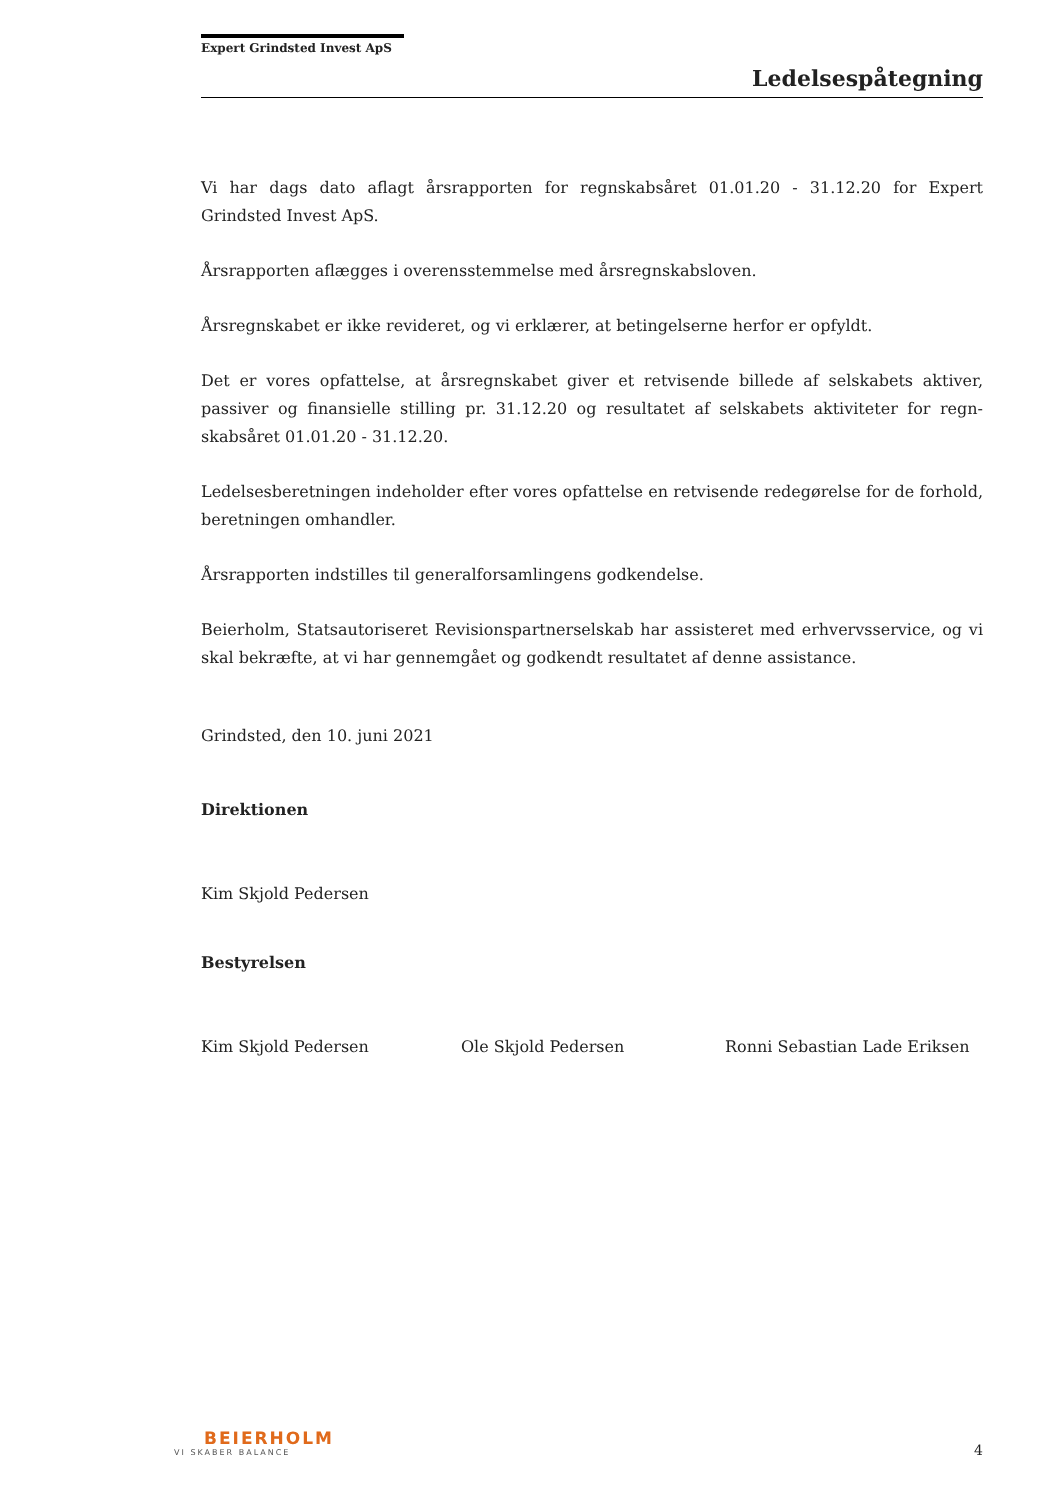Expert Grindsted Invest ApS
Ledelsespåtegning
Vi har dags dato aflagt årsrapporten for regnskabsåret 01.01.20 - 31.12.20 for Expert Grindsted Invest ApS.
Årsrapporten aflægges i overensstemmelse med årsregnskabsloven.
Årsregnskabet er ikke revideret, og vi erklærer, at betingelserne herfor er opfyldt.
Det er vores opfattelse, at årsregnskabet giver et retvisende billede af selskabets aktiver, passiver og finansielle stilling pr. 31.12.20 og resultatet af selskabets aktiviteter for regn-skabsåret 01.01.20 - 31.12.20.
Ledelsesberetningen indeholder efter vores opfattelse en retvisende redegørelse for de forhold, beretningen omhandler.
Årsrapporten indstilles til generalforsamlingens godkendelse.
Beierholm, Statsautoriseret Revisionspartnerselskab har assisteret med erhvervsservice, og vi skal bekræfte, at vi har gennemgået og godkendt resultatet af denne assistance.
Grindsted, den 10. juni 2021
Direktionen
Kim Skjold Pedersen
Bestyrelsen
Kim Skjold Pedersen Ole Skjold Pedersen Ronni Sebastian Lade Eriksen
BEIERHOLM
VI SKABER BALANCE
4